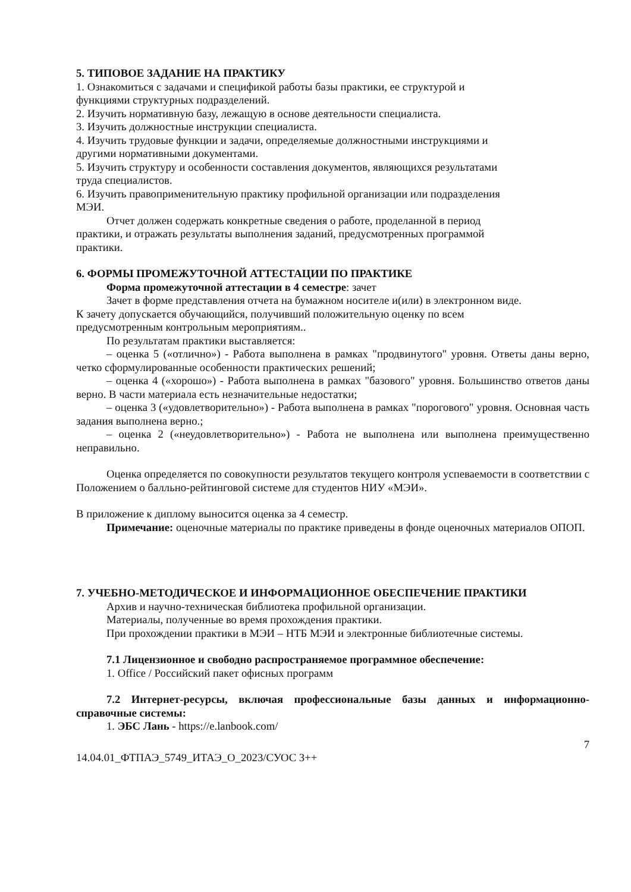5. ТИПОВОЕ ЗАДАНИЕ НА ПРАКТИКУ
1. Ознакомиться с задачами и спецификой работы базы практики, ее структурой и
функциями структурных подразделений.
2. Изучить нормативную базу, лежащую в основе деятельности специалиста.
3. Изучить должностные инструкции специалиста.
4. Изучить трудовые функции и задачи, определяемые должностными инструкциями и
другими нормативными документами.
5. Изучить структуру и особенности составления документов, являющихся результатами
труда специалистов.
6. Изучить правоприменительную практику профильной организации или подразделения
МЭИ.
Отчет должен содержать конкретные сведения о работе, проделанной в период
практики, и отражать результаты выполнения заданий, предусмотренных программой
практики.
6. ФОРМЫ ПРОМЕЖУТОЧНОЙ АТТЕСТАЦИИ ПО ПРАКТИКЕ
Форма промежуточной аттестации в 4 семестре: зачет
Зачет в форме представления отчета на бумажном носителе и(или) в электронном виде.
К зачету допускается обучающийся, получивший положительную оценку по всем
предусмотренным контрольным мероприятиям..
По результатам практики выставляется:
– оценка 5 («отлично») - Работа выполнена в рамках "продвинутого" уровня. Ответы даны верно, четко сформулированные особенности практических решений;
– оценка 4 («хорошо») - Работа выполнена в рамках "базового" уровня. Большинство ответов даны верно. В части материала есть незначительные недостатки;
– оценка 3 («удовлетворительно») - Работа выполнена в рамках "порогового" уровня. Основная часть задания выполнена верно.;
– оценка 2 («неудовлетворительно») - Работа не выполнена или выполнена преимущественно неправильно.
Оценка определяется по совокупности результатов текущего контроля успеваемости в соответствии с Положением о балльно-рейтинговой системе для студентов НИУ «МЭИ».
В приложение к диплому выносится оценка за 4 семестр.
Примечание: оценочные материалы по практике приведены в фонде оценочных материалов ОПОП.
7. УЧЕБНО-МЕТОДИЧЕСКОЕ И ИНФОРМАЦИОННОЕ ОБЕСПЕЧЕНИЕ ПРАКТИКИ
Архив и научно-техническая библиотека профильной организации.
Материалы, полученные во время прохождения практики.
При прохождении практики в МЭИ – НТБ МЭИ и электронные библиотечные системы.
7.1 Лицензионное и свободно распространяемое программное обеспечение:
1. Office / Российский пакет офисных программ
7.2 Интернет-ресурсы, включая профессиональные базы данных и информационно-справочные системы:
1. ЭБС Лань - https://e.lanbook.com/
7
14.04.01_ФТПАЭ_5749_ИТАЭ_О_2023/СУОС 3++